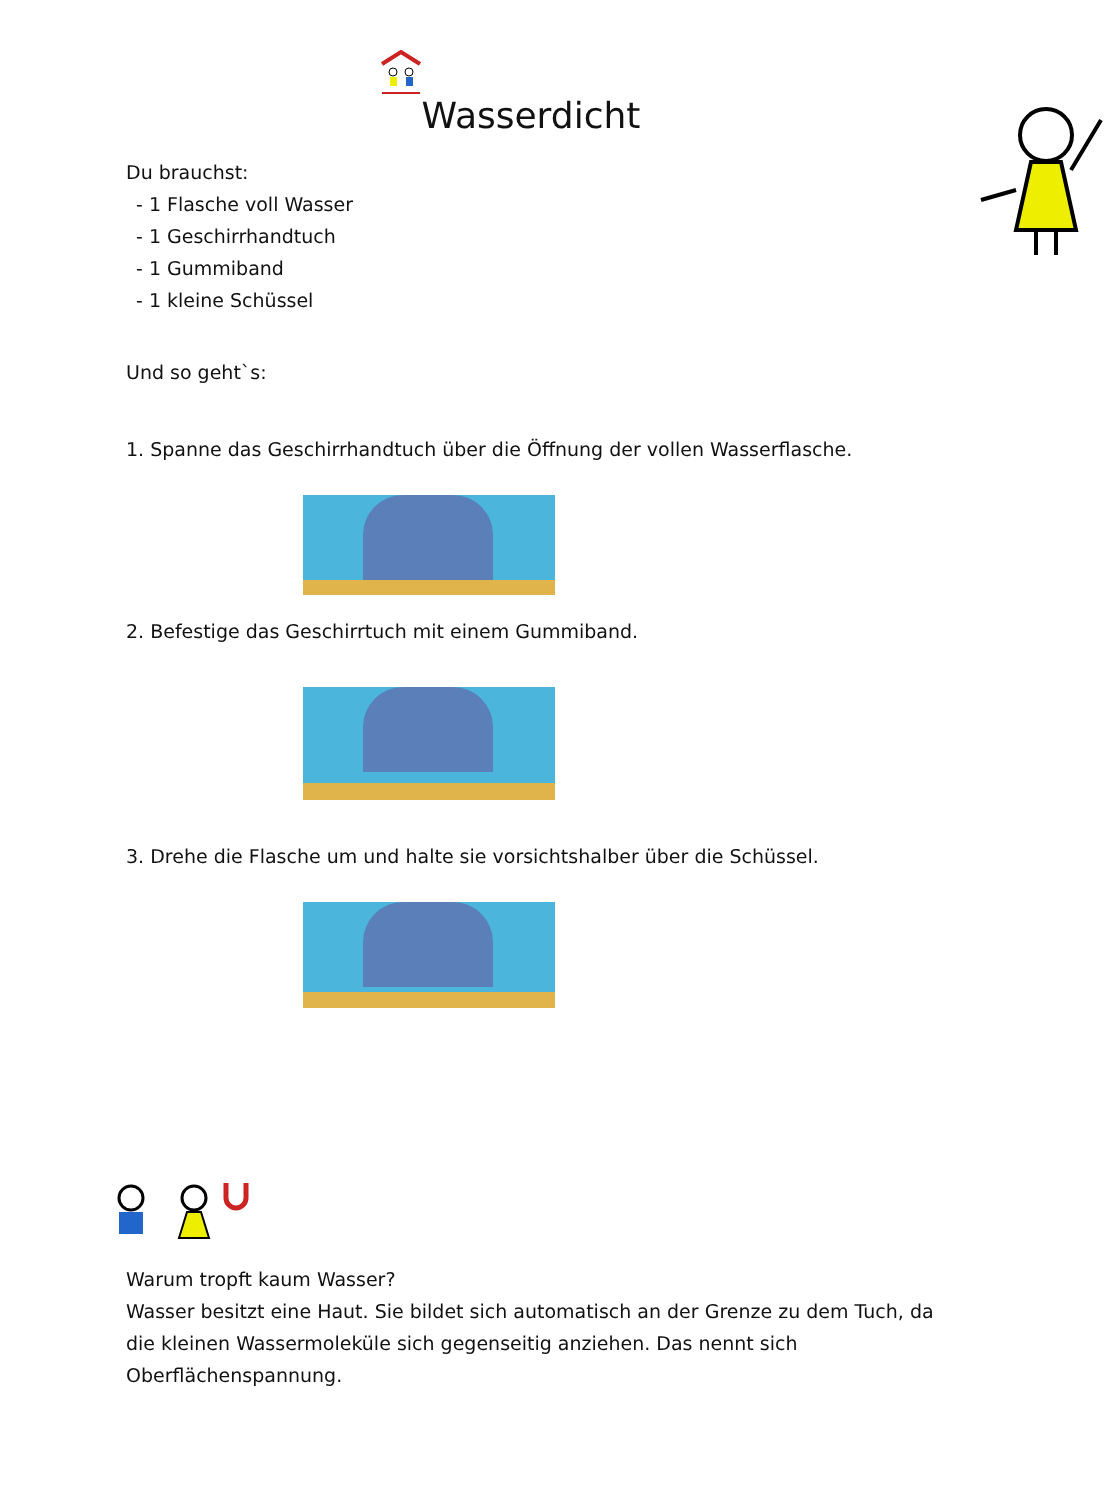Wasserdicht
Du brauchst:
- 1 Flasche voll Wasser
- 1 Geschirrhandtuch
- 1 Gummiband
- 1 kleine Schüssel
Und so geht`s:
1. Spanne das Geschirrhandtuch über die Öffnung der vollen Wasserflasche.
2. Befestige das Geschirrtuch mit einem Gummiband.
3. Drehe die Flasche um und halte sie vorsichtshalber über die Schüssel.
Warum tropft kaum Wasser?
Wasser besitzt eine Haut. Sie bildet sich automatisch an der Grenze zu dem Tuch, da die kleinen Wassermoleküle sich gegenseitig anziehen. Das nennt sich Oberflächenspannung.